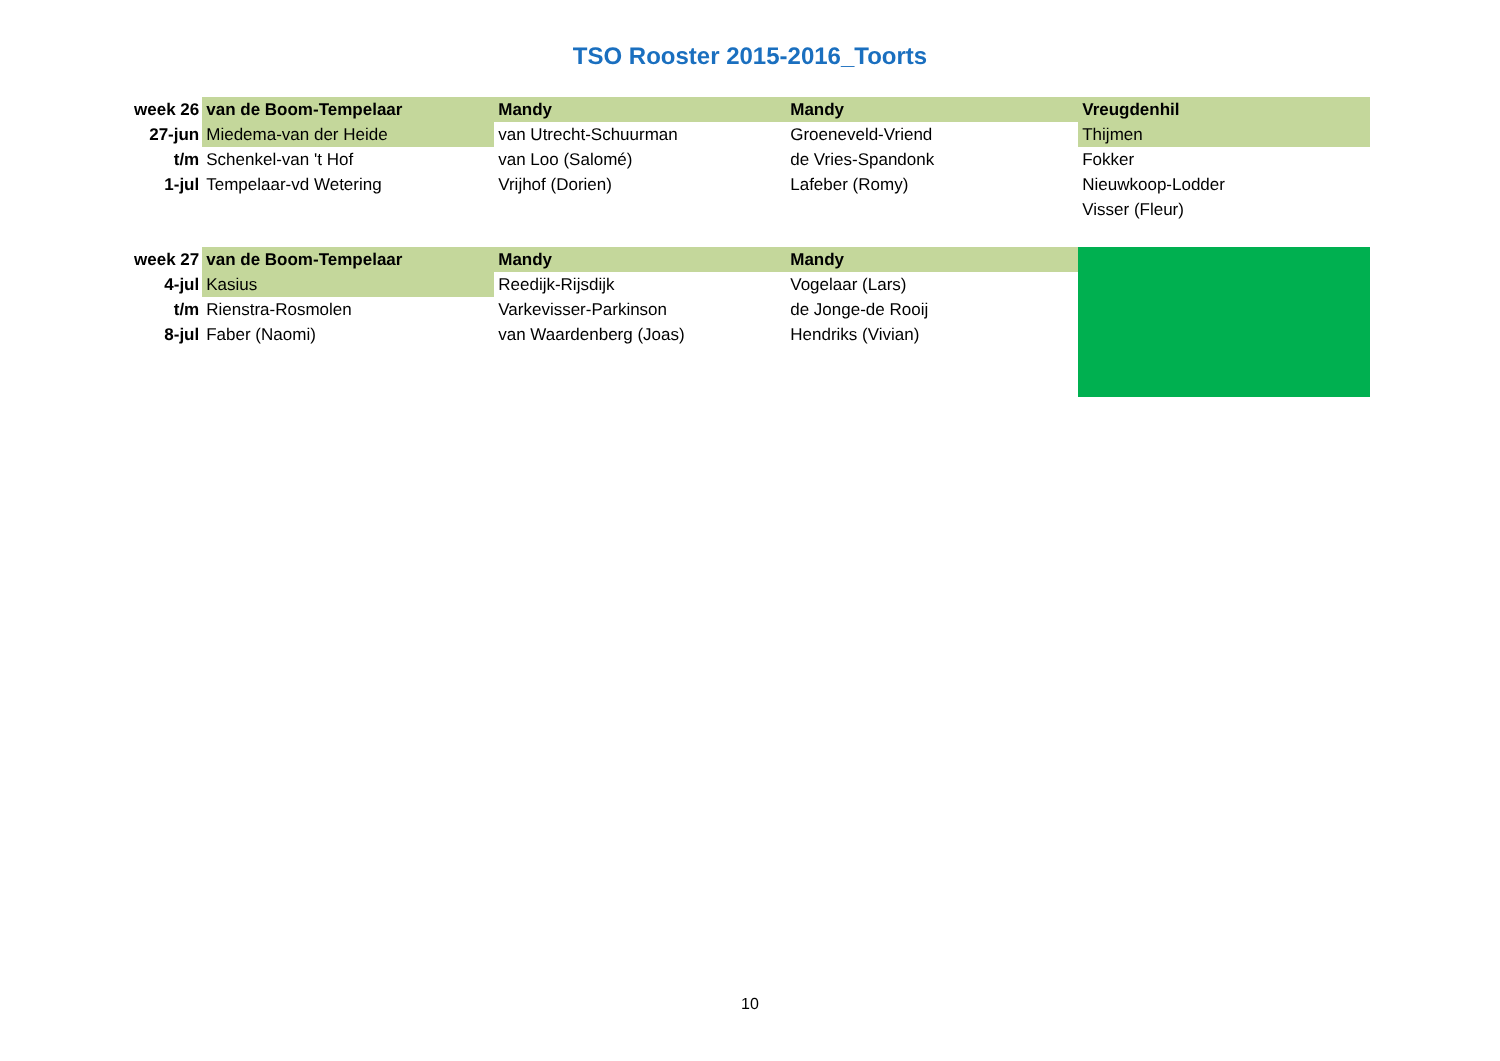TSO Rooster 2015-2016_Toorts
| week 26 | van de Boom-Tempelaar | Mandy | Mandy | Vreugdenhil |
| 27-jun | Miedema-van der Heide | van Utrecht-Schuurman | Groeneveld-Vriend | Thijmen |
| t/m | Schenkel-van 't Hof | van Loo (Salomé) | de Vries-Spandonk | Fokker |
| 1-jul | Tempelaar-vd Wetering | Vrijhof (Dorien) | Lafeber (Romy) | Nieuwkoop-Lodder |
| | | | | Visser (Fleur) |
| week 27 | van de Boom-Tempelaar | Mandy | Mandy | |
| 4-jul | Kasius | Reedijk-Rijsdijk | Vogelaar (Lars) | |
| t/m | Rienstra-Rosmolen | Varkevisser-Parkinson | de Jonge-de Rooij | |
| 8-jul | Faber (Naomi) | van Waardenberg (Joas) | Hendriks (Vivian) | |
10